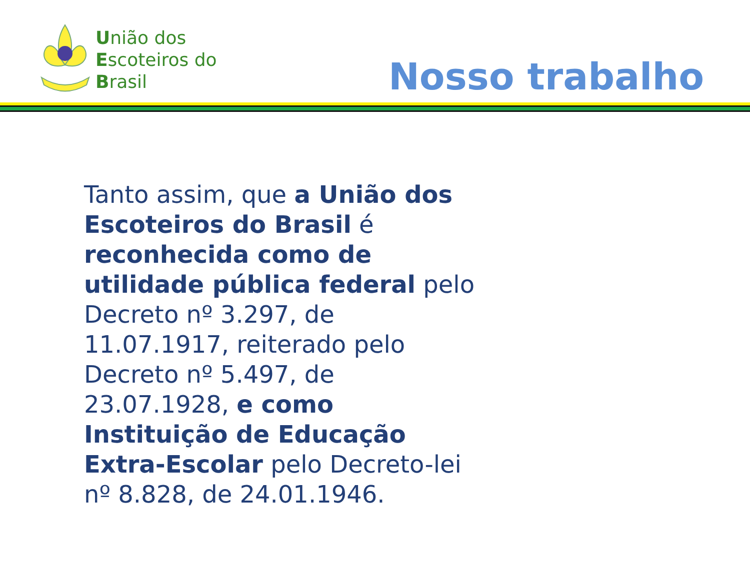União dos
Escoteiros do
Brasil
Nosso trabalho
Tanto assim, que a União dos Escoteiros do Brasil é reconhecida como de utilidade pública federal pelo Decreto nº 3.297, de 11.07.1917, reiterado pelo Decreto nº 5.497, de 23.07.1928, e como Instituição de Educação Extra-Escolar pelo Decreto-lei nº 8.828, de 24.01.1946.